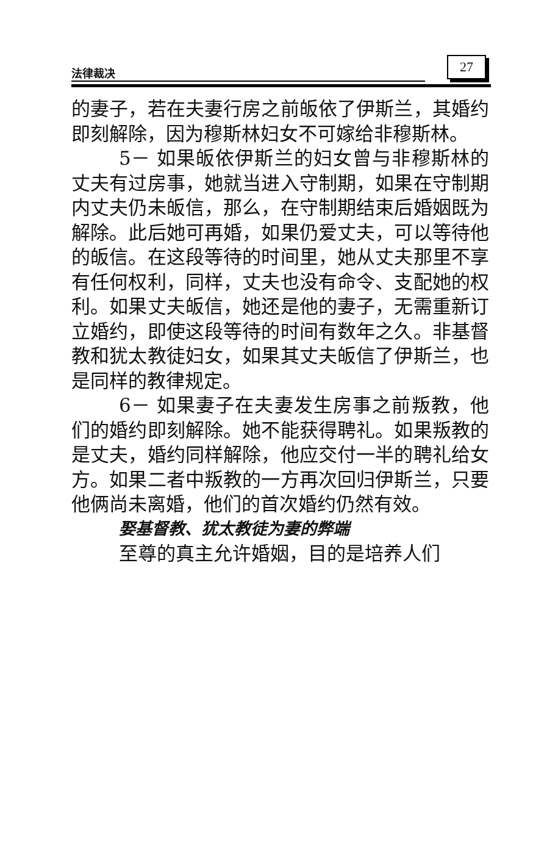法律裁决
27
的妻子，若在夫妻行房之前皈依了伊斯兰，其婚约即刻解除，因为穆斯林妇女不可嫁给非穆斯林。
5－ 如果皈依伊斯兰的妇女曾与非穆斯林的丈夫有过房事，她就当进入守制期，如果在守制期内丈夫仍未皈信，那么，在守制期结束后婚姻既为解除。此后她可再婚，如果仍爱丈夫，可以等待他的皈信。在这段等待的时间里，她从丈夫那里不享有任何权利，同样，丈夫也没有命令、支配她的权利。如果丈夫皈信，她还是他的妻子，无需重新订立婚约，即使这段等待的时间有数年之久。非基督教和犹太教徒妇女，如果其丈夫皈信了伊斯兰，也是同样的教律规定。
6－ 如果妻子在夫妻发生房事之前叛教，他们的婚约即刻解除。她不能获得聘礼。如果叛教的是丈夫，婚约同样解除，他应交付一半的聘礼给女方。如果二者中叛教的一方再次回归伊斯兰，只要他俩尚未离婚，他们的首次婚约仍然有效。
娶基督教、犹太教徒为妻的弊端
至尊的真主允许婚姻，目的是培养人们